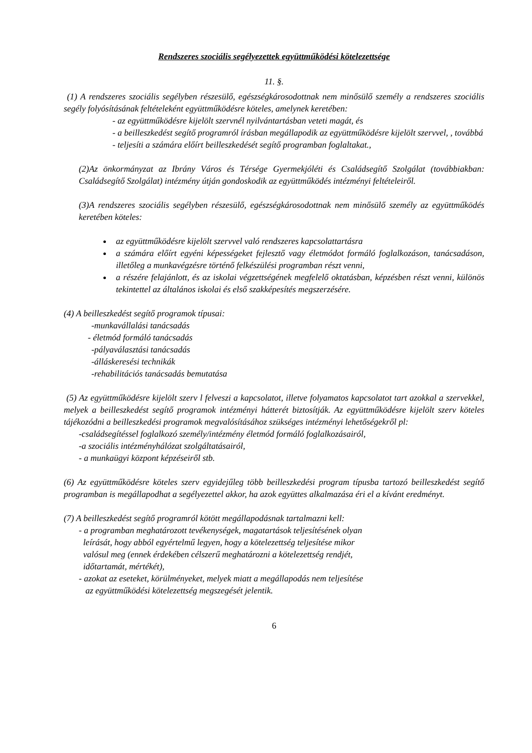Rendszeres szociális segélyezettek együttműködési kötelezettsége
11. §.
(1) A rendszeres szociális segélyben részesülő, egészségkárosodottnak nem minősülő személy a rendszeres szociális segély folyósításának feltételeként együttműködésre köteles, amelynek keretében:
- az együttműködésre kijelölt szervnél nyilvántartásban veteti magát, és
- a beilleszkedést segítő programról írásban megállapodik az együttműködésre kijelölt szervvel, , továbbá
- teljesíti a számára előírt beilleszkedését segítő programban foglaltakat.,
(2)Az önkormányzat az Ibrány Város és Térsége Gyermekjóléti és Családsegítő Szolgálat (továbbiakban: Családsegítő Szolgálat) intézmény útján gondoskodik az együttműködés intézményi feltételeiről.
(3)A rendszeres szociális segélyben részesülő, egészségkárosodottnak nem minősülő személy az együttműködés keretében köteles:
az együttműködésre kijelölt szervvel való rendszeres kapcsolattartásra
a számára előírt egyéni képességeket fejlesztő vagy életmódot formáló foglalkozáson, tanácsadáson, illetőleg a munkavégzésre történő felkészülési programban részt venni,
a részére felajánlott, és az iskolai végzettségének megfelelő oktatásban, képzésben részt venni, különös tekintettel az általános iskolai és első szakképesítés megszerzésére.
(4) A beilleszkedést segítő programok típusai:
-munkavállalási tanácsadás
- életmód formáló tanácsadás
-pályaválasztási tanácsadás
-álláskeresési technikák
-rehabilitációs tanácsadás bemutatása
(5) Az együttműködésre kijelölt szerv l felveszi a kapcsolatot, illetve folyamatos kapcsolatot tart azokkal a szervekkel, melyek a beilleszkedést segítő programok intézményi hátterét biztosítják. Az együttműködésre kijelölt szerv köteles tájékozódni a beilleszkedési programok megvalósításához szükséges intézményi lehetőségekről pl:
-családsegítéssel foglalkozó személy/intézmény életmód formáló foglalkozásairól,
-a szociális intézményhálózat szolgáltatásairól,
- a munkaügyi központ képzéseiről stb.
(6) Az együttműködésre köteles szerv egyidejűleg több beilleszkedési program típusba tartozó beilleszkedést segítő programban is megállapodhat a segélyezettel akkor, ha azok együttes alkalmazása éri el a kívánt eredményt.
(7) A beilleszkedést segítő programról kötött megállapodásnak tartalmazni kell:
- a programban meghatározott tevékenységek, magatartások teljesítésének olyan
leírását, hogy abból egyértelmű legyen, hogy a kötelezettség teljesítése mikor
valósul meg (ennek érdekében célszerű meghatározni a kötelezettség rendjét,
időtartamát, mértékét),
- azokat az eseteket, körülményeket, melyek miatt a megállapodás nem teljesítése
az együttműködési kötelezettség megszegését jelentik.
6